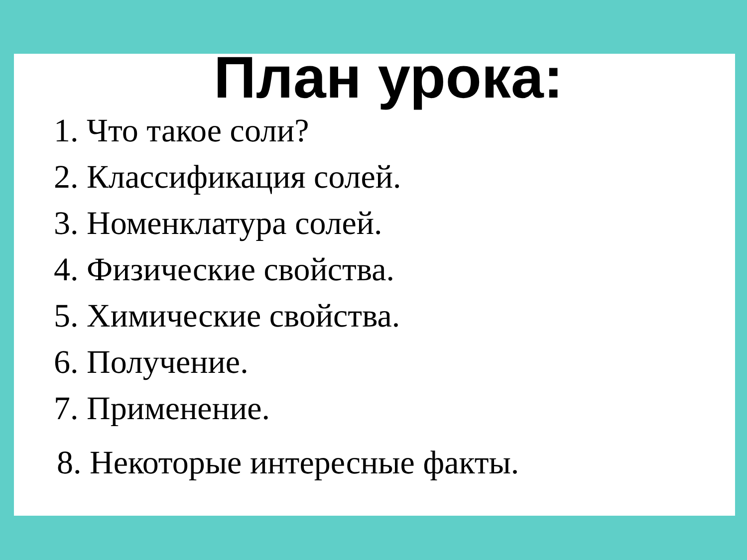План урока:
1. Что такое соли?
2. Классификация солей.
3. Номенклатура солей.
4. Физические свойства.
5. Химические свойства.
6. Получение.
7. Применение.
8. Некоторые интересные факты.